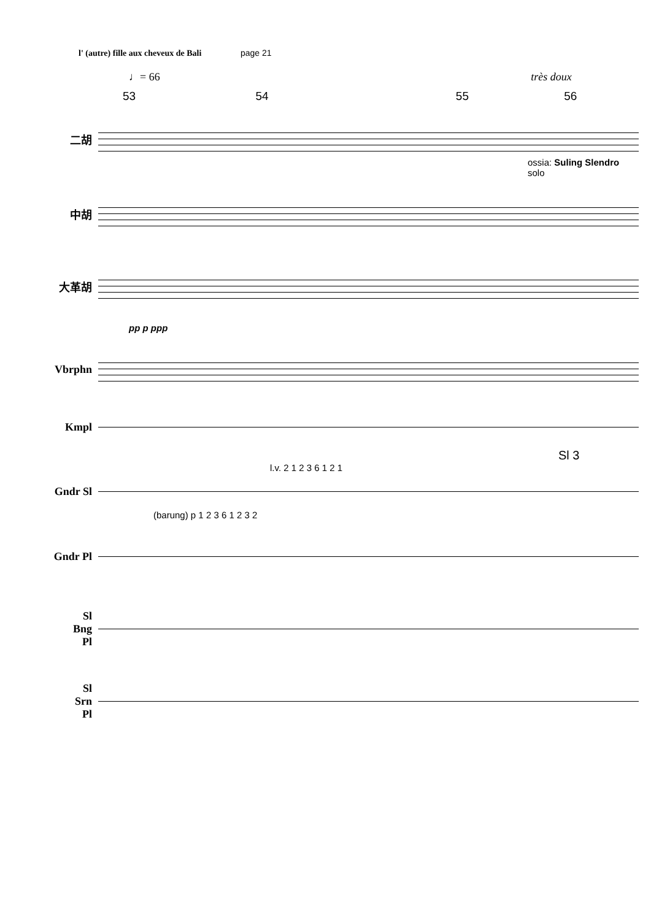l' (autre) fille aux cheveux de Bali page 21
♩= 66 très doux
53 54 55 56
二胡
ossia: Suling Slendro
solo
中胡
大革胡
pp p ppp
Vbrphn
Kmpl
Sl 3
l.v. 2 1 2 3 6 1 2 1
Gndr Sl
(barung) p 1 2 3 6 1 2 3 2
Gndr Pl
Sl
Bng
Pl
Sl
Srn
Pl